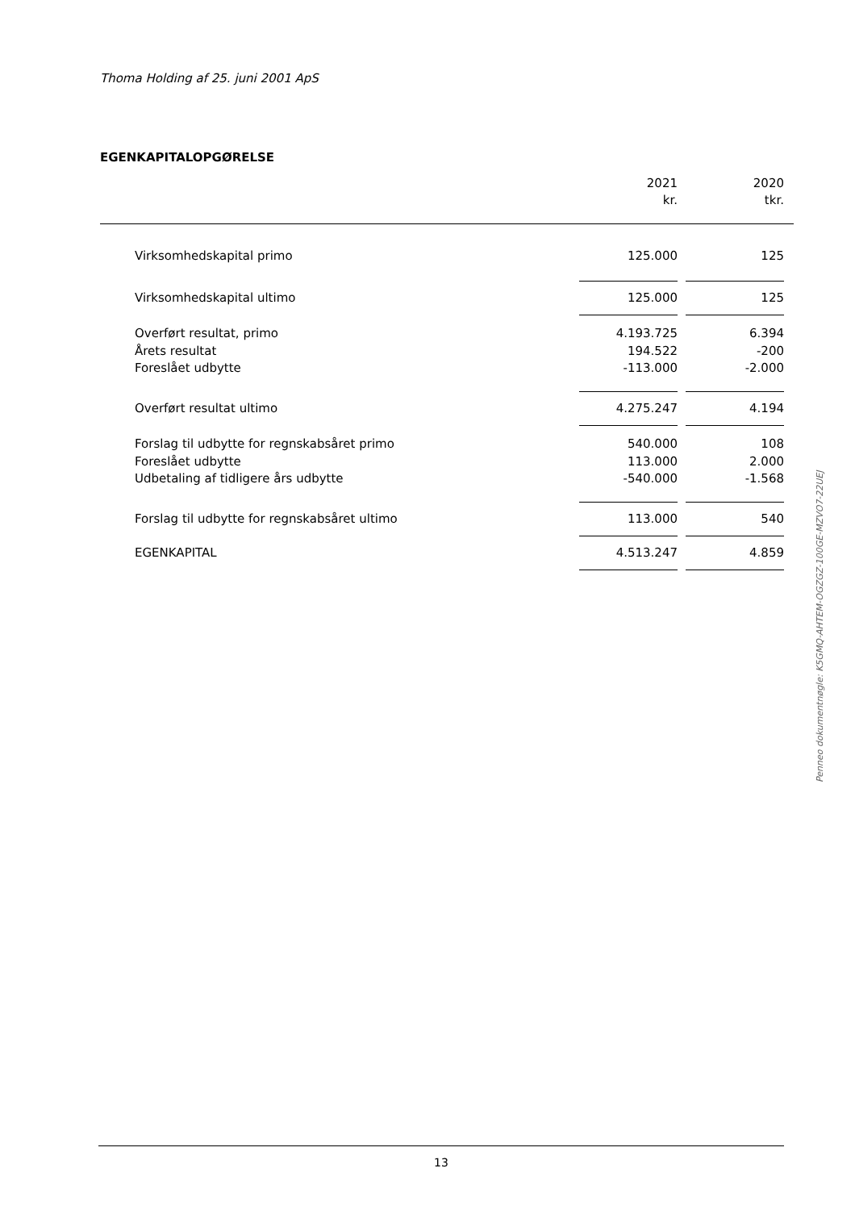Thoma Holding af 25. juni 2001 ApS
EGENKAPITALOPGØRELSE
| | 2021 | | 2020 | |
| | kr. | | tkr. | |
| Virksomhedskapital primo | 125.000 | | 125 | |
| Virksomhedskapital ultimo | 125.000 | | 125 | |
| Overført resultat, primo | 4.193.725 | | 6.394 | |
| Årets resultat | 194.522 | | -200 | |
| Foreslået udbytte | -113.000 | | -2.000 | |
| Overført resultat ultimo | 4.275.247 | | 4.194 | |
| Forslag til udbytte for regnskabsåret primo | 540.000 | | 108 | |
| Foreslået udbytte | 113.000 | | 2.000 | |
| Udbetaling af tidligere års udbytte | -540.000 | | -1.568 | |
| Forslag til udbytte for regnskabsåret ultimo | 113.000 | | 540 | |
| EGENKAPITAL | 4.513.247 | | 4.859 | |
Penneo dokumentnøgle: K5GMQ-AHTEM-OGZGZ-100GE-MZVO7-22UEJ
13